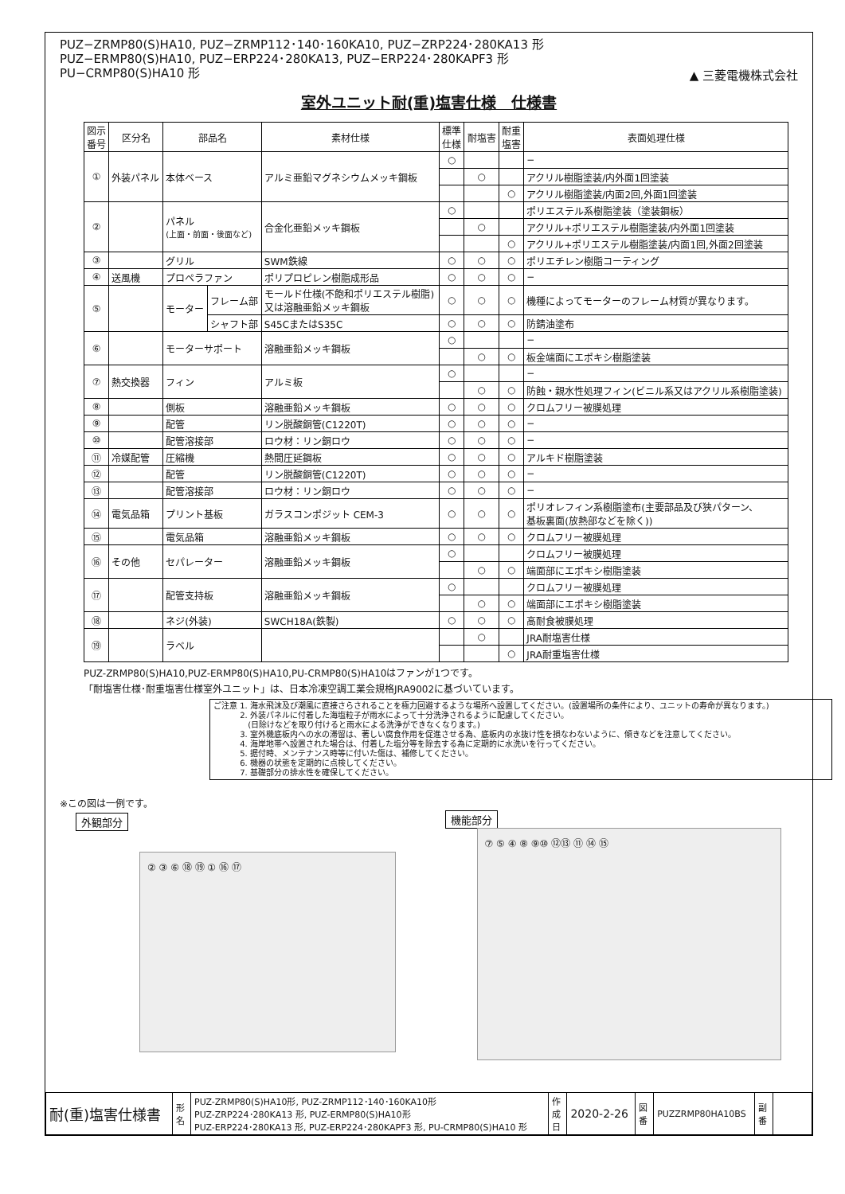PUZ−ZRMP80(S)HA10, PUZ−ZRMP112･140･160KA10, PUZ−ZRP224･280KA13 形
PUZ−ERMP80(S)HA10, PUZ−ERP224･280KA13, PUZ−ERP224･280KAPF3 形
PU−CRMP80(S)HA10 形
▲ 三菱電機株式会社
室外ユニット耐(重)塩害仕様　仕様書
| 図示 番号 | 区分名 | 部品名 | | 素材仕様 | 標準 仕様 | 耐塩害 | 耐重 塩害 | 表面処理仕様 |
| --- | --- | --- | --- | --- | --- | --- | --- | --- |
| ① | 外装パネル | 本体ベース | | アルミ亜鉛マグネシウムメッキ鋼板 | ○ | | | − |
| | | | | | | ○ | | アクリル樹脂塗装/内外面1回塗装 |
| | | | | | | | ○ | アクリル樹脂塗装/内面2回,外面1回塗装 |
| ② | | パネル (上面・前面・後面など) | | 合金化亜鉛メッキ鋼板 | ○ | | | ポリエステル系樹脂塗装（塗装鋼板） |
| | | | | | | ○ | | アクリル+ポリエステル樹脂塗装/内外面1回塗装 |
| | | | | | | | ○ | アクリル+ポリエステル樹脂塗装/内面1回,外面2回塗装 |
| ③ | | グリル | | SWM鉄線 | ○ | ○ | ○ | ポリエチレン樹脂コーティング |
| ④ | 送風機 | プロペラファン | | ポリプロピレン樹脂成形品 | ○ | ○ | ○ | − |
| ⑤ | | モーター | フレーム部 | モールド仕様(不飽和ポリエステル樹脂) 又は溶融亜鉛メッキ鋼板 | ○ | ○ | ○ | 機種によってモーターのフレーム材質が異なります。 |
| | | | シャフト部 | S45CまたはS35C | ○ | ○ | ○ | 防錆油塗布 |
| ⑥ | | モーターサポート | | 溶融亜鉛メッキ鋼板 | ○ | | | − |
| | | | | | | ○ | ○ | 板金端面にエポキシ樹脂塗装 |
| ⑦ | 熱交換器 | フィン | | アルミ板 | ○ | | | − |
| | | | | | | ○ | ○ | 防蝕・親水性処理フィン(ビニル系又はアクリル系樹脂塗装) |
| ⑧ | | 側板 | | 溶融亜鉛メッキ鋼板 | ○ | ○ | ○ | クロムフリー被膜処理 |
| ⑨ | | 配管 | | リン脱酸銅管(C1220T) | ○ | ○ | ○ | − |
| ⑩ | | 配管溶接部 | | ロウ材：リン銅ロウ | ○ | ○ | ○ | − |
| ⑪ | 冷媒配管 | 圧縮機 | | 熱間圧延鋼板 | ○ | ○ | ○ | アルキド樹脂塗装 |
| ⑫ | | 配管 | | リン脱酸銅管(C1220T) | ○ | ○ | ○ | − |
| ⑬ | | 配管溶接部 | | ロウ材：リン銅ロウ | ○ | ○ | ○ | − |
| ⑭ | 電気品箱 | プリント基板 | | ガラスコンポジット CEM-3 | ○ | ○ | ○ | ポリオレフィン系樹脂塗布(主要部品及び狭パターン、 基板裏面(放熱部などを除く)) |
| ⑮ | | 電気品箱 | | 溶融亜鉛メッキ鋼板 | ○ | ○ | ○ | クロムフリー被膜処理 |
| ⑯ | その他 | セパレーター | | 溶融亜鉛メッキ鋼板 | ○ | | | クロムフリー被膜処理 |
| | | | | | | ○ | ○ | 端面部にエポキシ樹脂塗装 |
| ⑰ | | 配管支持板 | | 溶融亜鉛メッキ鋼板 | ○ | | | クロムフリー被膜処理 |
| | | | | | | ○ | ○ | 端面部にエポキシ樹脂塗装 |
| ⑱ | | ネジ(外装) | | SWCH18A(鉄製) | ○ | ○ | ○ | 高耐食被膜処理 |
| ⑲ | | ラベル | | | | ○ | | JRA耐塩害仕様 |
| | | | | | | | ○ | JRA耐重塩害仕様 |
PUZ-ZRMP80(S)HA10,PUZ-ERMP80(S)HA10,PU-CRMP80(S)HA10はファンが1つです。
「耐塩害仕様･耐重塩害仕様室外ユニット」は、日本冷凍空調工業会規格JRA9002に基づいています。
ご注意 1. 海水飛沫及び潮風に直接さらされることを極力回避するような場所へ設置してください。(設置場所の条件により、ユニットの寿命が異なります。)
　　　 2. 外装パネルに付着した海塩粒子が雨水によって十分洗浄されるように配慮してください。
　　　　 (日除けなどを取り付けると雨水による洗浄ができなくなります。)
　　　 3. 室外機底板内への水の滞留は、著しい腐食作用を促進させる為、底板内の水抜け性を損なわないように、傾きなどを注意してください。
　　　 4. 海岸地帯へ設置された場合は、付着した塩分等を除去する為に定期的に水洗いを行ってください。
　　　 5. 据付時、メンテナンス時等に付いた傷は、補修してください。
　　　 6. 機器の状態を定期的に点検してください。
　　　 7. 基礎部分の排水性を確保してください。
※この図は一例です。
外観部分
② ③ ⑥ ⑱ ⑲ ① ⑯ ⑰
機能部分
⑦ ⑤ ④ ⑧ ⑨⑩ ⑫⑬ ⑪ ⑭ ⑮
| 耐(重)塩害仕様書 | 形 名 | PUZ-ZRMP80(S)HA10形, PUZ-ZRMP112･140･160KA10形 PUZ-ZRP224･280KA13 形, PUZ-ERMP80(S)HA10形 PUZ-ERP224･280KA13 形, PUZ-ERP224･280KAPF3 形, PU-CRMP80(S)HA10 形 | 作成日 | 2020-2-26 | 図 番 | PUZZRMP80HA10BS | 副 番 | |